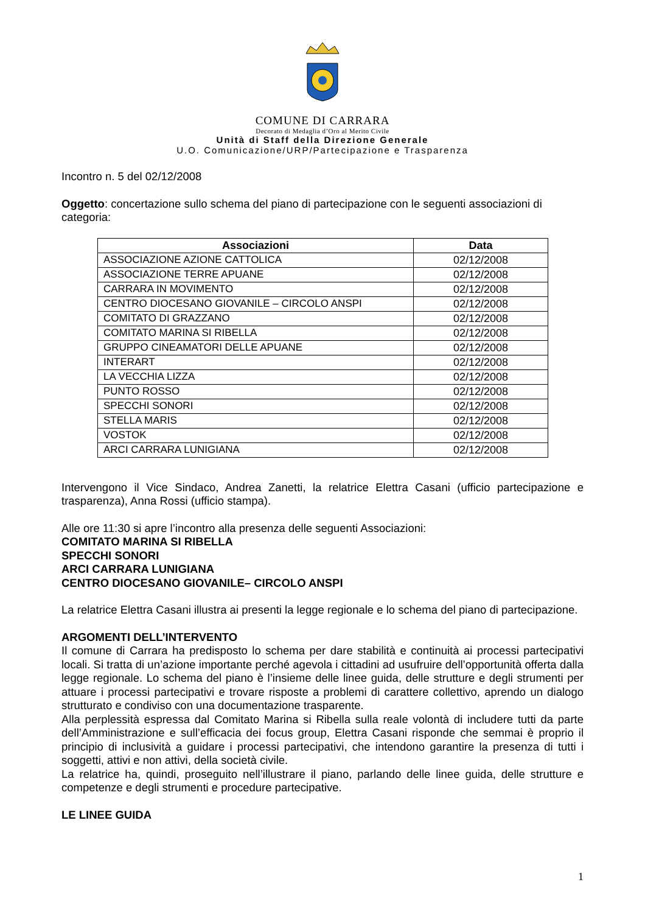COMUNE DI CARRARA
Decorato di Medaglia d’Oro al Merito Civile
Unità di Staff della Direzione Generale
U.O. Comunicazione/URP/Partecipazione e Trasparenza
Incontro n. 5 del 02/12/2008
Oggetto: concertazione sullo schema del piano di partecipazione con le seguenti associazioni di categoria:
| Associazioni | Data |
| --- | --- |
| ASSOCIAZIONE AZIONE CATTOLICA | 02/12/2008 |
| ASSOCIAZIONE TERRE APUANE | 02/12/2008 |
| CARRARA IN MOVIMENTO | 02/12/2008 |
| CENTRO DIOCESANO GIOVANILE – CIRCOLO ANSPI | 02/12/2008 |
| COMITATO DI GRAZZANO | 02/12/2008 |
| COMITATO MARINA SI RIBELLA | 02/12/2008 |
| GRUPPO CINEAMATORI DELLE APUANE | 02/12/2008 |
| INTERART | 02/12/2008 |
| LA VECCHIA LIZZA | 02/12/2008 |
| PUNTO ROSSO | 02/12/2008 |
| SPECCHI SONORI | 02/12/2008 |
| STELLA MARIS | 02/12/2008 |
| VOSTOK | 02/12/2008 |
| ARCI CARRARA LUNIGIANA | 02/12/2008 |
Intervengono il Vice Sindaco, Andrea Zanetti, la relatrice Elettra Casani (ufficio partecipazione e trasparenza), Anna Rossi (ufficio stampa).
Alle ore 11:30 si apre l’incontro alla presenza delle seguenti Associazioni:
COMITATO MARINA SI RIBELLA
SPECCHI SONORI
ARCI CARRARA LUNIGIANA
CENTRO DIOCESANO GIOVANILE– CIRCOLO ANSPI
La relatrice Elettra Casani illustra ai presenti la legge regionale e lo schema del piano di partecipazione.
ARGOMENTI DELL’INTERVENTO
Il comune di Carrara ha predisposto lo schema per dare stabilità e continuità ai processi partecipativi locali. Si tratta di un’azione importante perché agevola i cittadini ad usufruire dell’opportunità offerta dalla legge regionale. Lo schema del piano è l’insieme delle linee guida, delle strutture e degli strumenti per attuare i processi partecipativi e trovare risposte a problemi di carattere collettivo, aprendo un dialogo strutturato e condiviso con una documentazione trasparente.
Alla perplessità espressa dal Comitato Marina si Ribella sulla reale volontà di includere tutti da parte dell’Amministrazione e sull’efficacia dei focus group, Elettra Casani risponde che semmai è proprio il principio di inclusività a guidare i processi partecipativi, che intendono garantire la presenza di tutti i soggetti, attivi e non attivi, della società civile.
La relatrice ha, quindi, proseguito nell’illustrare il piano, parlando delle linee guida, delle strutture e competenze e degli strumenti e procedure partecipative.
LE LINEE GUIDA
1